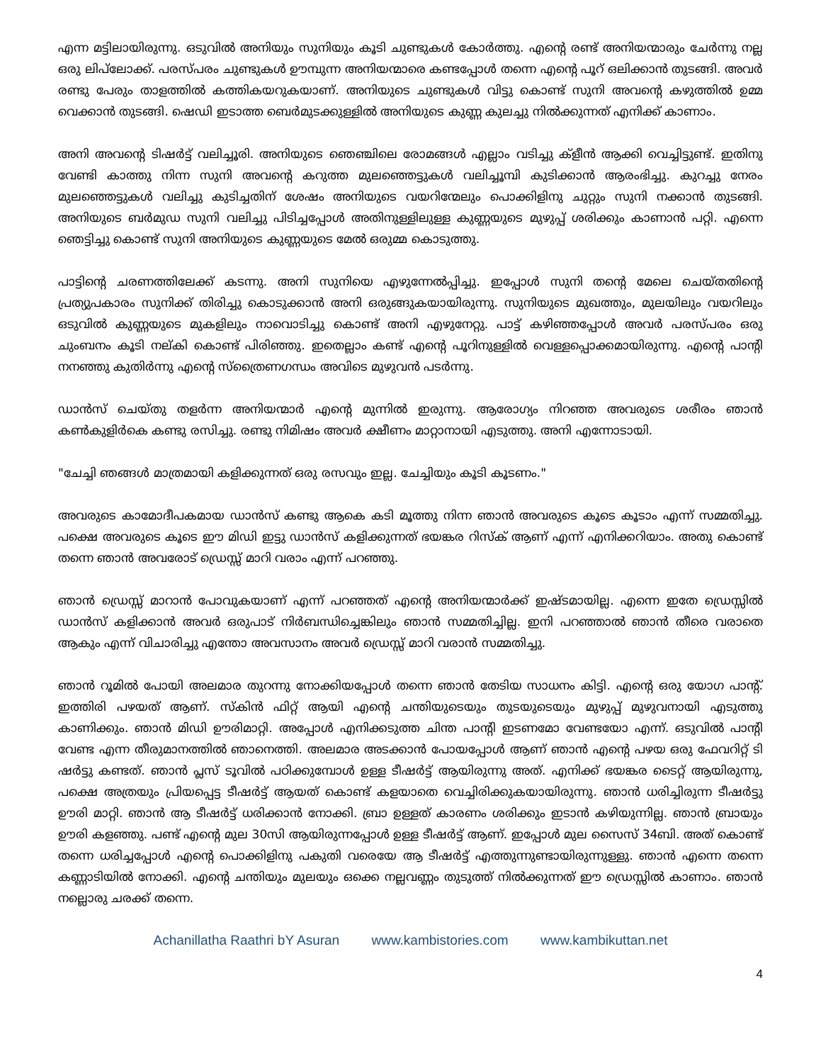എന്ന മട്ടിലായിരുന്നു. ഒടുവിൽ അനിയും സുനിയും കൂടി ചുണ്ടുകൾ കോർത്തു. എന്റെ രണ്ട് അനിയന്മാരും ചേർന്നു നല്ല ഒരു ലിപ്‌ലോക്ക്. പരസ്പരം ചുണ്ടുകൾ ഊമ്പുന്ന അനിയന്മാരെ കണ്ടപ്പോൾ തന്നെ എന്റെ പൂറ് ഒലിക്കാൻ തുടങ്ങി. അവർ രണ്ടു പേരും താളത്തിൽ കത്തികയറുകയാണ്. അനിയുടെ ചുണ്ടുകൾ വിട്ടു കൊണ്ട് സുനി അവന്റെ കഴുത്തിൽ ഉമ്മ വെക്കാൻ തുടങ്ങി. ഷെഡി ഇടാത്ത ബെർമുടക്കുള്ളിൽ അനിയുടെ കുണ്ണ കുലച്ചു നിൽക്കുന്നത് എനിക്ക് കാണാം.
അനി അവന്റെ ടിഷർട്ട് വലിച്ചൂരി. അനിയുടെ ഞെഞ്ചിലെ രോമങ്ങൾ എല്ലാം വടിച്ചു ക്ളീൻ ആക്കി വെച്ചിട്ടുണ്ട്. ഇതിനു വേണ്ടി കാത്തു നിന്ന സുനി അവന്റെ കറുത്ത മുലഞ്ഞെട്ടുകൾ വലിച്ചൂമ്പി കുടിക്കാൻ ആരംഭിച്ചു. കുറച്ചു നേരം മുലഞ്ഞെട്ടുകൾ വലിച്ചു കുടിച്ചതിന് ശേഷം അനിയുടെ വയറിന്മേലും പൊക്കിളിനു ചുറ്റും സുനി നക്കാൻ തുടങ്ങി. അനിയുടെ ബർമുഡ സുനി വലിച്ചു പിടിച്ചപ്പോൾ അതിനുള്ളിലുള്ള കുണ്ണയുടെ മുഴുപ്പ് ശരിക്കും കാണാൻ പറ്റി. എന്നെ ഞെട്ടിച്ചു കൊണ്ട് സുനി അനിയുടെ കുണ്ണയുടെ മേൽ ഒരുമ്മ കൊടുത്തു.
പാട്ടിന്റെ ചരണത്തിലേക്ക് കടന്നു. അനി സുനിയെ എഴുന്നേൽപ്പിച്ചു. ഇപ്പോൾ സുനി തന്റെ മേലെ ചെയ്തതിന്റെ പ്രത്യുപകാരം സുനിക്ക് തിരിച്ചു കൊടുക്കാൻ അനി ഒരുങ്ങുകയായിരുന്നു. സുനിയുടെ മുഖത്തും, മുലയിലും വയറിലും ഒടുവിൽ കുണ്ണയുടെ മുകളിലും നാവൊടിച്ചു കൊണ്ട് അനി എഴുനേറ്റു. പാട്ട് കഴിഞ്ഞപ്പോൾ അവർ പരസ്പരം ഒരു ചുംബനം കൂടി നല്കി കൊണ്ട് പിരിഞ്ഞു. ഇതെല്ലാം കണ്ട് എന്റെ പൂറിനുള്ളിൽ വെള്ളപ്പൊക്കമായിരുന്നു. എന്റെ പാന്റി നനഞ്ഞു കുതിർന്നു എന്റെ സ്ത്രൈണഗന്ധം അവിടെ മുഴുവൻ പടർന്നു.
ഡാൻസ് ചെയ്തു തളർന്ന അനിയന്മാർ എന്റെ മുന്നിൽ ഇരുന്നു. ആരോഗ്യം നിറഞ്ഞ അവരുടെ ശരീരം ഞാൻ കൺകുളിർകെ കണ്ടു രസിച്ചു. രണ്ടു നിമിഷം അവർ ക്ഷീണം മാറ്റാനായി എടുത്തു. അനി എന്നോടായി.
"ചേച്ചി ഞങ്ങൾ മാത്രമായി കളിക്കുന്നത് ഒരു രസവും ഇല്ല. ചേച്ചിയും കൂടി കൂടണം."
അവരുടെ കാമോദീപകമായ ഡാൻസ് കണ്ടു ആകെ കടി മൂത്തു നിന്ന ഞാൻ അവരുടെ കൂടെ കൂടാം എന്ന് സമ്മതിച്ചു. പക്ഷെ അവരുടെ കൂടെ ഈ മിഡി ഇട്ടു ഡാൻസ് കളിക്കുന്നത് ഭയങ്കര റിസ്ക് ആണ് എന്ന് എനിക്കറിയാം. അതു കൊണ്ട് തന്നെ ഞാൻ അവരോട് ഡ്രെസ്സ് മാറി വരാം എന്ന് പറഞ്ഞു.
ഞാൻ ഡ്രെസ്സ് മാറാൻ പോവുകയാണ് എന്ന് പറഞ്ഞത് എന്റെ അനിയന്മാർക്ക് ഇഷ്ടമായില്ല. എന്നെ ഇതേ ഡ്രെസ്സിൽ ഡാൻസ് കളിക്കാൻ അവർ ഒരുപാട് നിർബന്ധിച്ചെങ്കിലും ഞാൻ സമ്മതിച്ചില്ല. ഇനി പറഞ്ഞാൽ ഞാൻ തീരെ വരാതെ ആകും എന്ന് വിചാരിച്ചു എന്തോ അവസാനം അവർ ഡ്രെസ്സ് മാറി വരാൻ സമ്മതിച്ചു.
ഞാൻ റൂമിൽ പോയി അലമാര തുറന്നു നോക്കിയപ്പോൾ തന്നെ ഞാൻ തേടിയ സാധനം കിട്ടി. എന്റെ ഒരു യോഗ പാന്റ്. ഇത്തിരി പഴയത് ആണ്. സ്കിൻ ഫിറ്റ് ആയി എന്റെ ചന്തിയുടെയും തുടയുടെയും മുഴുപ്പ് മുഴുവനായി എടുത്തു കാണിക്കും. ഞാൻ മിഡി ഊരിമാറ്റി. അപ്പോൾ എനിക്കടുത്ത ചിന്ത പാന്റി ഇടണമോ വേണ്ടയോ എന്ന്. ഒടുവിൽ പാന്റി വേണ്ട എന്ന തീരുമാനത്തിൽ ഞാനെത്തി. അലമാര അടക്കാൻ പോയപ്പോൾ ആണ് ഞാൻ എന്റെ പഴയ ഒരു ഫേവറിറ്റ് ടി ഷർട്ടു കണ്ടത്. ഞാൻ പ്ലസ് ടൂവിൽ പഠിക്കുമ്പോൾ ഉള്ള ടീഷർട്ട് ആയിരുന്നു അത്. എനിക്ക് ഭയങ്കര ടൈറ്റ് ആയിരുന്നു, പക്ഷെ അത്രയും പ്രിയപ്പെട്ട ടീഷർട്ട് ആയത് കൊണ്ട് കളയാതെ വെച്ചിരിക്കുകയായിരുന്നു. ഞാൻ ധരിച്ചിരുന്ന ടീഷർട്ടു ഊരി മാറ്റി. ഞാൻ ആ ടീഷർട്ട് ധരിക്കാൻ നോക്കി. ബ്രാ ഉള്ളത് കാരണം ശരിക്കും ഇടാൻ കഴിയുന്നില്ല. ഞാൻ ബ്രായും ഊരി കളഞ്ഞു. പണ്ട് എന്റെ മുല 30സി ആയിരുന്നപ്പോൾ ഉള്ള ടീഷർട്ട് ആണ്. ഇപ്പോൾ മുല സൈസ് 34ബി. അത് കൊണ്ട് തന്നെ ധരിച്ചപ്പോൾ എന്റെ പൊക്കിളിനു പകുതി വരെയേ ആ ടീഷർട്ട് എത്തുന്നുണ്ടായിരുന്നുള്ളു. ഞാൻ എന്നെ തന്നെ കണ്ണാടിയിൽ നോക്കി. എന്റെ ചന്തിയും മുലയും ഒക്കെ നല്ലവണ്ണം തുടുത്ത് നിൽക്കുന്നത് ഈ ഡ്രെസ്സിൽ കാണാം. ഞാൻ നല്ലൊരു ചരക്ക് തന്നെ.
Achanillatha Raathri bY Asuran www.kambistories.com www.kambikuttan.net
4